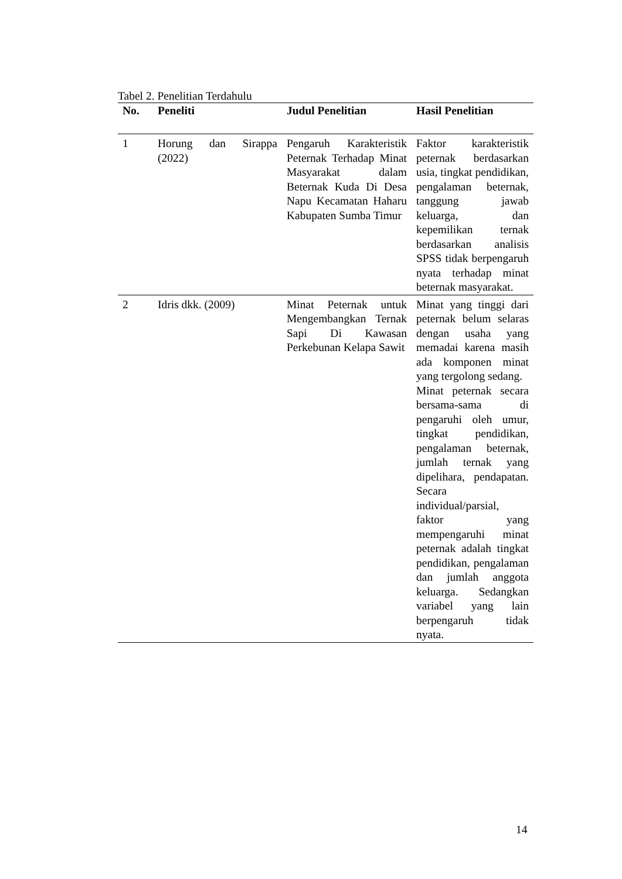Tabel 2. Penelitian Terdahulu
| No. | Peneliti | Judul Penelitian | Hasil Penelitian |
| --- | --- | --- | --- |
| 1 | Horung dan Sirappa (2022) | Pengaruh Karakteristik Peternak Terhadap Minat Masyarakat dalam Beternak Kuda Di Desa Napu Kecamatan Haharu Kabupaten Sumba Timur | Faktor karakteristik peternak berdasarkan usia, tingkat pendidikan, pengalaman beternak, tanggung jawab keluarga, dan kepemilikan ternak berdasarkan analisis SPSS tidak berpengaruh nyata terhadap minat beternak masyarakat. |
| 2 | Idris dkk. (2009) | Minat Peternak untuk Mengembangkan Ternak Sapi Di Kawasan Perkebunan Kelapa Sawit | Minat yang tinggi dari peternak belum selaras dengan usaha yang memadai karena masih ada komponen minat yang tergolong sedang. Minat peternak secara bersama-sama di pengaruhi oleh umur, tingkat pendidikan, pengalaman beternak, jumlah ternak yang dipelihara, pendapatan. Secara individual/parsial, faktor yang mempengaruhi minat peternak adalah tingkat pendidikan, pengalaman dan jumlah anggota keluarga. Sedangkan variabel yang lain berpengaruh tidak nyata. |
14